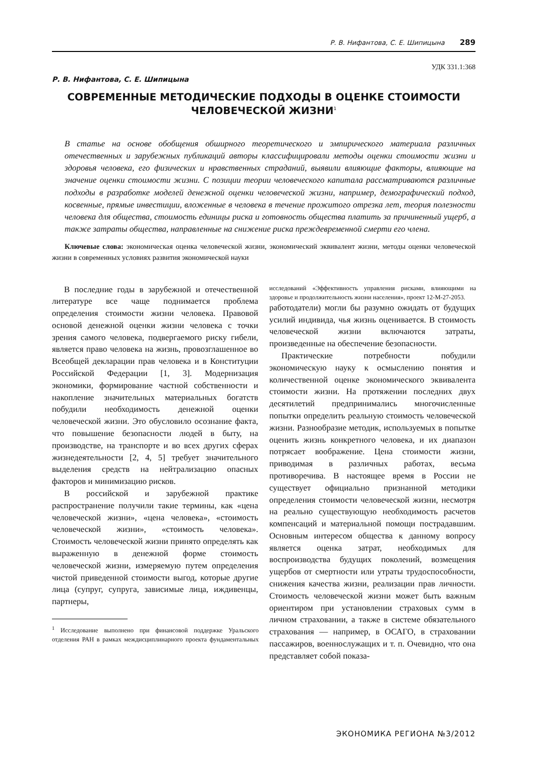Р. В. Нифантова, С. Е. Шипицына 289
УДК 331.1:368
Р. В. Нифантова, С. Е. Шипицына
СОВРЕМЕННЫЕ МЕТОДИЧЕСКИЕ ПОДХОДЫ В ОЦЕНКЕ СТОИМОСТИ
ЧЕЛОВЕЧЕСКОЙ ЖИЗНИ<sup>1</sup>
В статье на основе обобщения обширного теоретического и эмпирического материала различных отечественных и зарубежных публикаций авторы классифицировали методы оценки стоимости жизни и здоровья человека, его физических и нравственных страданий, выявили влияющие факторы, влияющие на значение оценки стоимости жизни. С позиции теории человеческого капитала рассматриваются различные подходы в разработке моделей денежной оценки человеческой жизни, например, демографический подход, косвенные, прямые инвестиции, вложенные в человека в течение прожитого отрезка лет, теория полезности человека для общества, стоимость единицы риска и готовность общества платить за причиненный ущерб, а также затраты общества, направленные на снижение риска преждевременной смерти его члена.
Ключевые слова: экономическая оценка человеческой жизни, экономический эквивалент жизни, методы оценки человеческой жизни в современных условиях развития экономической науки
В последние годы в зарубежной и отечественной литературе все чаще поднимается проблема определения стоимости жизни человека. Правовой основой денежной оценки жизни человека с точки зрения самого человека, подвергаемого риску гибели, является право человека на жизнь, провозглашенное во Всеобщей декларации прав человека и в Конституции Российской Федерации [1, 3]. Модернизация экономики, формирование частной собственности и накопление значительных материальных богатств побудили необходимость денежной оценки человеческой жизни. Это обусловило осознание факта, что повышение безопасности людей в быту, на производстве, на транспорте и во всех других сферах жизнедеятельности [2, 4, 5] требует значительного выделения средств на нейтрализацию опасных факторов и минимизацию рисков.
В российской и зарубежной практике распространение получили такие термины, как «цена человеческой жизни», «цена человека», «стоимость человеческой жизни», «стоимость человека». Стоимость человеческой жизни принято определять как выраженную в денежной форме стоимость человеческой жизни, измеряемую путем определения чистой приведенной стоимости выгод, которые другие лица (супруг, супруга, зависимые лица, иждивенцы, партнеры,
<sup>1</sup> Исследование выполнено при финансовой поддержке Уральского отделения РАН в рамках междисциплинарного проекта фундаментальных исследований «Эффективность управления рисками, влияющими на здоровье и продолжительность жизни населения», проект 12-М-27-2053.
работодатели) могли бы разумно ожидать от будущих усилий индивида, чья жизнь оценивается. В стоимость человеческой жизни включаются затраты, произведенные на обеспечение безопасности.
Практические потребности побудили экономическую науку к осмыслению понятия и количественной оценке экономического эквивалента стоимости жизни. На протяжении последних двух десятилетий предпринимались многочисленные попытки определить реальную стоимость человеческой жизни. Разнообразие методик, используемых в попытке оценить жизнь конкретного человека, и их диапазон потрясает воображение. Цена стоимости жизни, приводимая в различных работах, весьма противоречива. В настоящее время в России не существует официально признанной методики определения стоимости человеческой жизни, несмотря на реально существующую необходимость расчетов компенсаций и материальной помощи пострадавшим. Основным интересом общества к данному вопросу является оценка затрат, необходимых для воспроизводства будущих поколений, возмещения ущербов от смертности или утраты трудоспособности, снижения качества жизни, реализации прав личности. Стоимость человеческой жизни может быть важным ориентиром при установлении страховых сумм в личном страховании, а также в системе обязательного страхования — например, в ОСАГО, в страховании пассажиров, военнослужащих и т. п. Очевидно, что она представляет собой показа-
ЭКОНОМИКА РЕГИОНА №3/2012